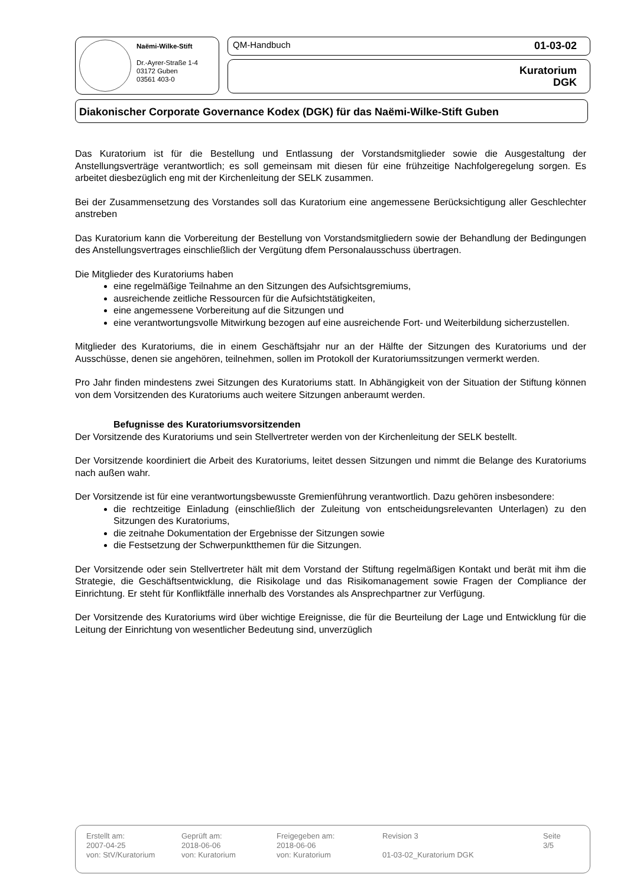Naëmi-Wilke-Stift
Dr.-Ayrer-Straße 1-4
03172 Guben
03561 403-0
QM-Handbuch 01-03-02
Kuratorium
DGK
Diakonischer Corporate Governance Kodex (DGK) für das Naëmi-Wilke-Stift Guben
Das Kuratorium ist für die Bestellung und Entlassung der Vorstandsmitglieder sowie die Ausgestaltung der Anstellungsverträge verantwortlich; es soll gemeinsam mit diesen für eine frühzeitige Nachfolgeregelung sorgen. Es arbeitet diesbezüglich eng mit der Kirchenleitung der SELK zusammen.
Bei der Zusammensetzung des Vorstandes soll das Kuratorium eine angemessene Berücksichtigung aller Geschlechter anstreben
Das Kuratorium kann die Vorbereitung der Bestellung von Vorstandsmitgliedern sowie der Behandlung der Bedingungen des Anstellungsvertrages einschließlich der Vergütung dfem Personalausschuss übertragen.
Die Mitglieder des Kuratoriums haben
eine regelmäßige Teilnahme an den Sitzungen des Aufsichtsgremiums,
ausreichende zeitliche Ressourcen für die Aufsichtstätigkeiten,
eine angemessene Vorbereitung auf die Sitzungen und
eine verantwortungsvolle Mitwirkung bezogen auf eine ausreichende Fort- und Weiterbildung sicherzustellen.
Mitglieder des Kuratoriums, die in einem Geschäftsjahr nur an der Hälfte der Sitzungen des Kuratoriums und der Ausschüsse, denen sie angehören, teilnehmen, sollen im Protokoll der Kuratoriumssitzungen vermerkt werden.
Pro Jahr finden mindestens zwei Sitzungen des Kuratoriums statt. In Abhängigkeit von der Situation der Stiftung können von dem Vorsitzenden des Kuratoriums auch weitere Sitzungen anberaumt werden.
Befugnisse des Kuratoriumsvorsitzenden
Der Vorsitzende des Kuratoriums und sein Stellvertreter werden von der Kirchenleitung der SELK bestellt.
Der Vorsitzende koordiniert die Arbeit des Kuratoriums, leitet dessen Sitzungen und nimmt die Belange des Kuratoriums nach außen wahr.
Der Vorsitzende ist für eine verantwortungsbewusste Gremienführung verantwortlich. Dazu gehören insbesondere:
die rechtzeitige Einladung (einschließlich der Zuleitung von entscheidungsrelevanten Unterlagen) zu den Sitzungen des Kuratoriums,
die zeitnahe Dokumentation der Ergebnisse der Sitzungen sowie
die Festsetzung der Schwerpunktthemen für die Sitzungen.
Der Vorsitzende oder sein Stellvertreter hält mit dem Vorstand der Stiftung regelmäßigen Kontakt und berät mit ihm die Strategie, die Geschäftsentwicklung, die Risikolage und das Risikomanagement sowie Fragen der Compliance der Einrichtung. Er steht für Konfliktfälle innerhalb des Vorstandes als Ansprechpartner zur Verfügung.
Der Vorsitzende des Kuratoriums wird über wichtige Ereignisse, die für die Beurteilung der Lage und Entwicklung für die Leitung der Einrichtung von wesentlicher Bedeutung sind, unverzüglich
| Erstellt am: 2007-04-25 von: StV/Kuratorium | Geprüft am: 2018-06-06 von: Kuratorium | Freigegeben am: 2018-06-06 von: Kuratorium | Revision 3 01-03-02_Kuratorium DGK | Seite 3/5 |